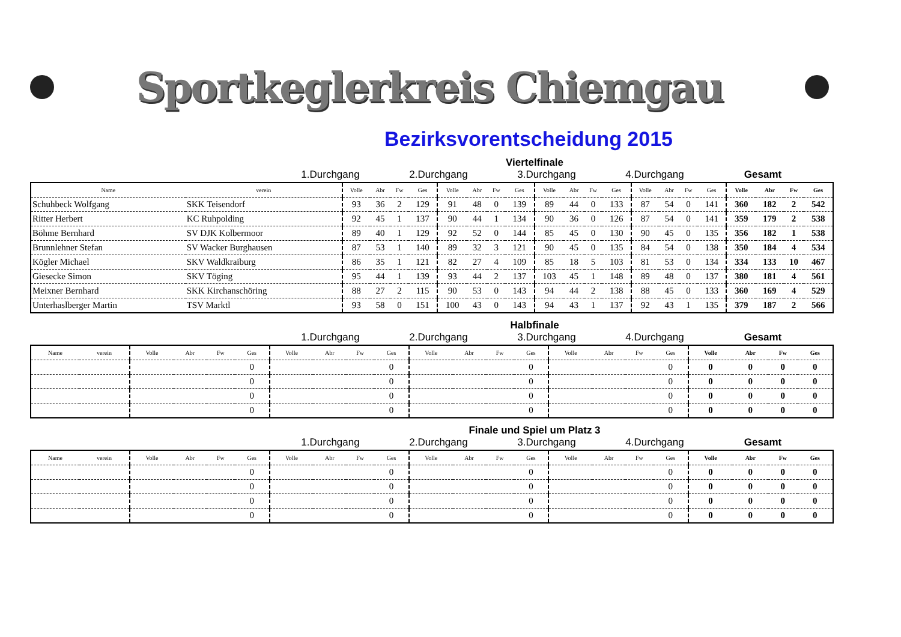Sportkeglerkreis Chiemgau
Bezirksvorentscheidung 2015
Viertelfinale
1.Durchgang 2.Durchgang 3.Durchgang 4.Durchgang Gesamt
| Name | verein | Volle | Abr | Fw | Ges | Volle | Abr | Fw | Ges | Volle | Abr | Fw | Ges | Volle | Abr | Fw | Ges | Volle | Abr | Fw | Ges |
| --- | --- | --- | --- | --- | --- | --- | --- | --- | --- | --- | --- | --- | --- | --- | --- | --- | --- | --- | --- | --- | --- |
| Schuhbeck Wolfgang | SKK Teisendorf | 93 | 36 | 2 | 129 | 91 | 48 | 0 | 139 | 89 | 44 | 0 | 133 | 87 | 54 | 0 | 141 | 360 | 182 | 2 | 542 |
| Ritter Herbert | KC Ruhpolding | 92 | 45 | 1 | 137 | 90 | 44 | 1 | 134 | 90 | 36 | 0 | 126 | 87 | 54 | 0 | 141 | 359 | 179 | 2 | 538 |
| Böhme Bernhard | SV DJK Kolbermoor | 89 | 40 | 1 | 129 | 92 | 52 | 0 | 144 | 85 | 45 | 0 | 130 | 90 | 45 | 0 | 135 | 356 | 182 | 1 | 538 |
| Brunnlehner Stefan | SV Wacker Burghausen | 87 | 53 | 1 | 140 | 89 | 32 | 3 | 121 | 90 | 45 | 0 | 135 | 84 | 54 | 0 | 138 | 350 | 184 | 4 | 534 |
| Kögler Michael | SKV Waldkraiburg | 86 | 35 | 1 | 121 | 82 | 27 | 4 | 109 | 85 | 18 | 5 | 103 | 81 | 53 | 0 | 134 | 334 | 133 | 10 | 467 |
| Giesecke Simon | SKV Töging | 95 | 44 | 1 | 139 | 93 | 44 | 2 | 137 | 103 | 45 | 1 | 148 | 89 | 48 | 0 | 137 | 380 | 181 | 4 | 561 |
| Meixner Bernhard | SKK Kirchanschöring | 88 | 27 | 2 | 115 | 90 | 53 | 0 | 143 | 94 | 44 | 2 | 138 | 88 | 45 | 0 | 133 | 360 | 169 | 4 | 529 |
| Unterhaslberger Martin | TSV Marktl | 93 | 58 | 0 | 151 | 100 | 43 | 0 | 143 | 94 | 43 | 1 | 137 | 92 | 43 | 1 | 135 | 379 | 187 | 2 | 566 |
Halbfinale
1.Durchgang 2.Durchgang 3.Durchgang 4.Durchgang Gesamt
| Name | verein | Volle | Abr | Fw | Ges | Volle | Abr | Fw | Ges | Volle | Abr | Fw | Ges | Volle | Abr | Fw | Ges | Volle | Abr | Fw | Ges |
| --- | --- | --- | --- | --- | --- | --- | --- | --- | --- | --- | --- | --- | --- | --- | --- | --- | --- | --- | --- | --- | --- |
| | | | | | 0 | | | | 0 | | | | 0 | | | | 0 | 0 | 0 | 0 | 0 |
| | | | | | 0 | | | | 0 | | | | 0 | | | | 0 | 0 | 0 | 0 | 0 |
| | | | | | 0 | | | | 0 | | | | 0 | | | | 0 | 0 | 0 | 0 | 0 |
| | | | | | 0 | | | | 0 | | | | 0 | | | | 0 | 0 | 0 | 0 | 0 |
Finale und Spiel um Platz 3
1.Durchgang 2.Durchgang 3.Durchgang 4.Durchgang Gesamt
| Name | verein | Volle | Abr | Fw | Ges | Volle | Abr | Fw | Ges | Volle | Abr | Fw | Ges | Volle | Abr | Fw | Ges | Volle | Abr | Fw | Ges |
| --- | --- | --- | --- | --- | --- | --- | --- | --- | --- | --- | --- | --- | --- | --- | --- | --- | --- | --- | --- | --- | --- |
| | | | | | 0 | | | | 0 | | | | 0 | | | | 0 | 0 | 0 | 0 | 0 |
| | | | | | 0 | | | | 0 | | | | 0 | | | | 0 | 0 | 0 | 0 | 0 |
| | | | | | 0 | | | | 0 | | | | 0 | | | | 0 | 0 | 0 | 0 | 0 |
| | | | | | 0 | | | | 0 | | | | 0 | | | | 0 | 0 | 0 | 0 | 0 |